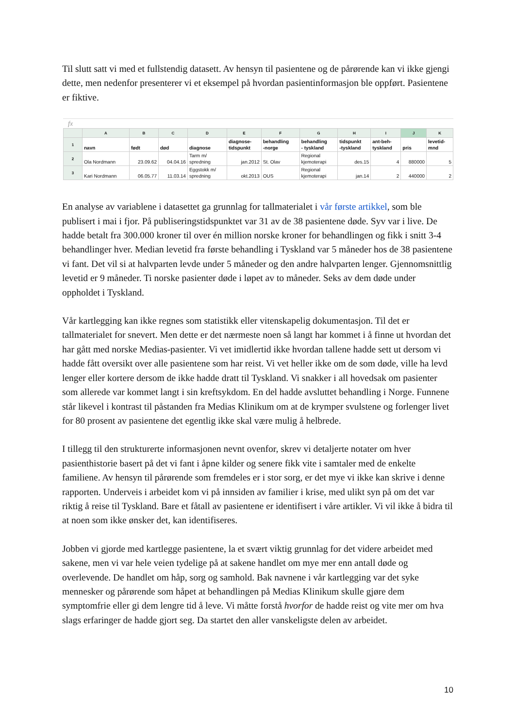Til slutt satt vi med et fullstendig datasett. Av hensyn til pasientene og de pårørende kan vi ikke gjengi dette, men nedenfor presenterer vi et eksempel på hvordan pasientinformasjon ble oppført. Pasientene er fiktive.
fx
| | A | B | C | D | E | F | G | H | I | J | K |
| --- | --- | --- | --- | --- | --- | --- | --- | --- | --- | --- | --- |
| 1 | navn | født | død | diagnose | diagnose- tidspunkt | behandling -norge | behandling - tyskland | tidspunkt -tyskland | ant-beh- tyskland | pris | levetid- mnd |
| 2 | Ola Nordmann | 23.09.62 | 04.04.16 | Tarm m/ spredning | jan.2012 | St. Olav | Regional kjemoterapi | des.15 | 4 | 880000 | 5 |
| 3 | Kari Nordmann | 06.05.77 | 11.03.14 | Eggstokk m/ spredning | okt.2013 | OUS | Regional kjemoterapi | jan.14 | 2 | 440000 | 2 |
En analyse av variablene i datasettet ga grunnlag for tallmaterialet i vår første artikkel, som ble publisert i mai i fjor. På publiseringstidspunktet var 31 av de 38 pasientene døde. Syv var i live. De hadde betalt fra 300.000 kroner til over én million norske kroner for behandlingen og fikk i snitt 3-4 behandlinger hver. Median levetid fra første behandling i Tyskland var 5 måneder hos de 38 pasientene vi fant. Det vil si at halvparten levde under 5 måneder og den andre halvparten lenger. Gjennomsnittlig levetid er 9 måneder. Ti norske pasienter døde i løpet av to måneder. Seks av dem døde under oppholdet i Tyskland.
Vår kartlegging kan ikke regnes som statistikk eller vitenskapelig dokumentasjon. Til det er tallmaterialet for snevert. Men dette er det nærmeste noen så langt har kommet i å finne ut hvordan det har gått med norske Medias-pasienter. Vi vet imidlertid ikke hvordan tallene hadde sett ut dersom vi hadde fått oversikt over alle pasientene som har reist. Vi vet heller ikke om de som døde, ville ha levd lenger eller kortere dersom de ikke hadde dratt til Tyskland. Vi snakker i all hovedsak om pasienter som allerede var kommet langt i sin kreftsykdom. En del hadde avsluttet behandling i Norge. Funnene står likevel i kontrast til påstanden fra Medias Klinikum om at de krymper svulstene og forlenger livet for 80 prosent av pasientene det egentlig ikke skal være mulig å helbrede.
I tillegg til den strukturerte informasjonen nevnt ovenfor, skrev vi detaljerte notater om hver pasienthistorie basert på det vi fant i åpne kilder og senere fikk vite i samtaler med de enkelte familiene. Av hensyn til pårørende som fremdeles er i stor sorg, er det mye vi ikke kan skrive i denne rapporten. Underveis i arbeidet kom vi på innsiden av familier i krise, med ulikt syn på om det var riktig å reise til Tyskland. Bare et fåtall av pasientene er identifisert i våre artikler. Vi vil ikke å bidra til at noen som ikke ønsker det, kan identifiseres.
Jobben vi gjorde med kartlegge pasientene, la et svært viktig grunnlag for det videre arbeidet med sakene, men vi var hele veien tydelige på at sakene handlet om mye mer enn antall døde og overlevende. De handlet om håp, sorg og samhold. Bak navnene i vår kartlegging var det syke mennesker og pårørende som håpet at behandlingen på Medias Klinikum skulle gjøre dem symptomfrie eller gi dem lengre tid å leve. Vi måtte forstå hvorfor de hadde reist og vite mer om hva slags erfaringer de hadde gjort seg. Da startet den aller vanskeligste delen av arbeidet.
10